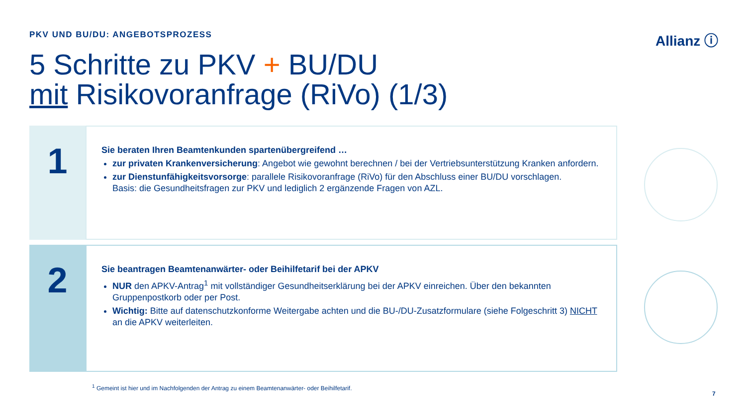PKV UND BU/DU: ANGEBOTSPROZESS Allianz ⓘ
5 Schritte zu PKV + BU/DU
mit Risikovoranfrage (RiVo) (1/3)
1
Sie beraten Ihren Beamtenkunden spartenübergreifend …
zur privaten Krankenversicherung: Angebot wie gewohnt berechnen / bei der Vertriebsunterstützung Kranken anfordern.
zur Dienstunfähigkeitsvorsorge: parallele Risikovoranfrage (RiVo) für den Abschluss einer BU/DU vorschlagen.
Basis: die Gesundheitsfragen zur PKV und lediglich 2 ergänzende Fragen von AZL.
2
Sie beantragen Beamtenanwärter- oder Beihilfetarif bei der APKV
NUR den APKV-Antrag<sup>1</sup> mit vollständiger Gesundheitserklärung bei der APKV einreichen. Über den bekannten Gruppenpostkorb oder per Post.
Wichtig: Bitte auf datenschutzkonforme Weitergabe achten und die BU-/DU-Zusatzformulare (siehe Folgeschritt 3) NICHT an die APKV weiterleiten.
<sup>1</sup> Gemeint ist hier und im Nachfolgenden der Antrag zu einem Beamtenanwärter- oder Beihilfetarif.
7